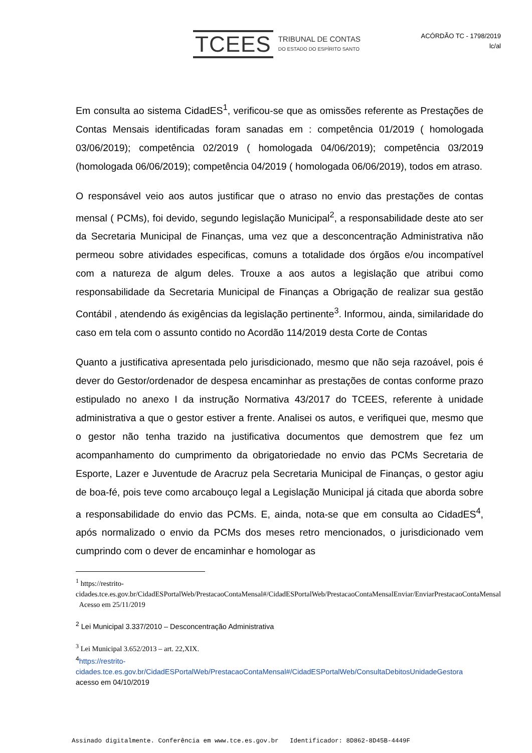TCEES
TRIBUNAL DE CONTAS
DO ESTADO DO ESPÍRITO SANTO
ACÓRDÃO TC - 1798/2019
lc/al
Em consulta ao sistema CidadES<sup>1</sup>, verificou-se que as omissões referente as Prestações de Contas Mensais identificadas foram sanadas em : competência 01/2019 ( homologada 03/06/2019); competência 02/2019 ( homologada 04/06/2019); competência 03/2019 (homologada 06/06/2019); competência 04/2019 ( homologada 06/06/2019), todos em atraso.
O responsável veio aos autos justificar que o atraso no envio das prestações de contas mensal ( PCMs), foi devido, segundo legislação Municipal<sup>2</sup>, a responsabilidade deste ato ser da Secretaria Municipal de Finanças, uma vez que a desconcentração Administrativa não permeou sobre atividades especificas, comuns a totalidade dos órgãos e/ou incompatível com a natureza de algum deles. Trouxe a aos autos a legislação que atribui como responsabilidade da Secretaria Municipal de Finanças a Obrigação de realizar sua gestão Contábil , atendendo ás exigências da legislação pertinente<sup>3</sup>. Informou, ainda, similaridade do caso em tela com o assunto contido no Acordão 114/2019 desta Corte de Contas
Quanto a justificativa apresentada pelo jurisdicionado, mesmo que não seja razoável, pois é dever do Gestor/ordenador de despesa encaminhar as prestações de contas conforme prazo estipulado no anexo I da instrução Normativa 43/2017 do TCEES, referente à unidade administrativa a que o gestor estiver a frente. Analisei os autos, e verifiquei que, mesmo que o gestor não tenha trazido na justificativa documentos que demostrem que fez um acompanhamento do cumprimento da obrigatoriedade no envio das PCMs Secretaria de Esporte, Lazer e Juventude de Aracruz pela Secretaria Municipal de Finanças, o gestor agiu de boa-fé, pois teve como arcabouço legal a Legislação Municipal já citada que aborda sobre a responsabilidade do envio das PCMs. E, ainda, nota-se que em consulta ao CidadES<sup>4</sup>, após normalizado o envio da PCMs dos meses retro mencionados, o jurisdicionado vem cumprindo com o dever de encaminhar e homologar as
<sup>1</sup> https://restrito-
cidades.tce.es.gov.br/CidadESPortalWeb/PrestacaoContaMensal#/CidadESPortalWeb/PrestacaoContaMensalEnviar/EnviarPrestacaoContaMensal Acesso em 25/11/2019
<sup>2</sup> Lei Municipal 3.337/2010 – Desconcentração Administrativa
<sup>3</sup> Lei Municipal 3.652/2013 – art. 22,XIX.
<sup>4</sup> https://restrito-
cidades.tce.es.gov.br/CidadESPortalWeb/PrestacaoContaMensal#/CidadESPortalWeb/ConsultaDebitosUnidadeGestora acesso em 04/10/2019
Assinado digitalmente. Conferência em www.tce.es.gov.br Identificador: 8D862-8D45B-4449F